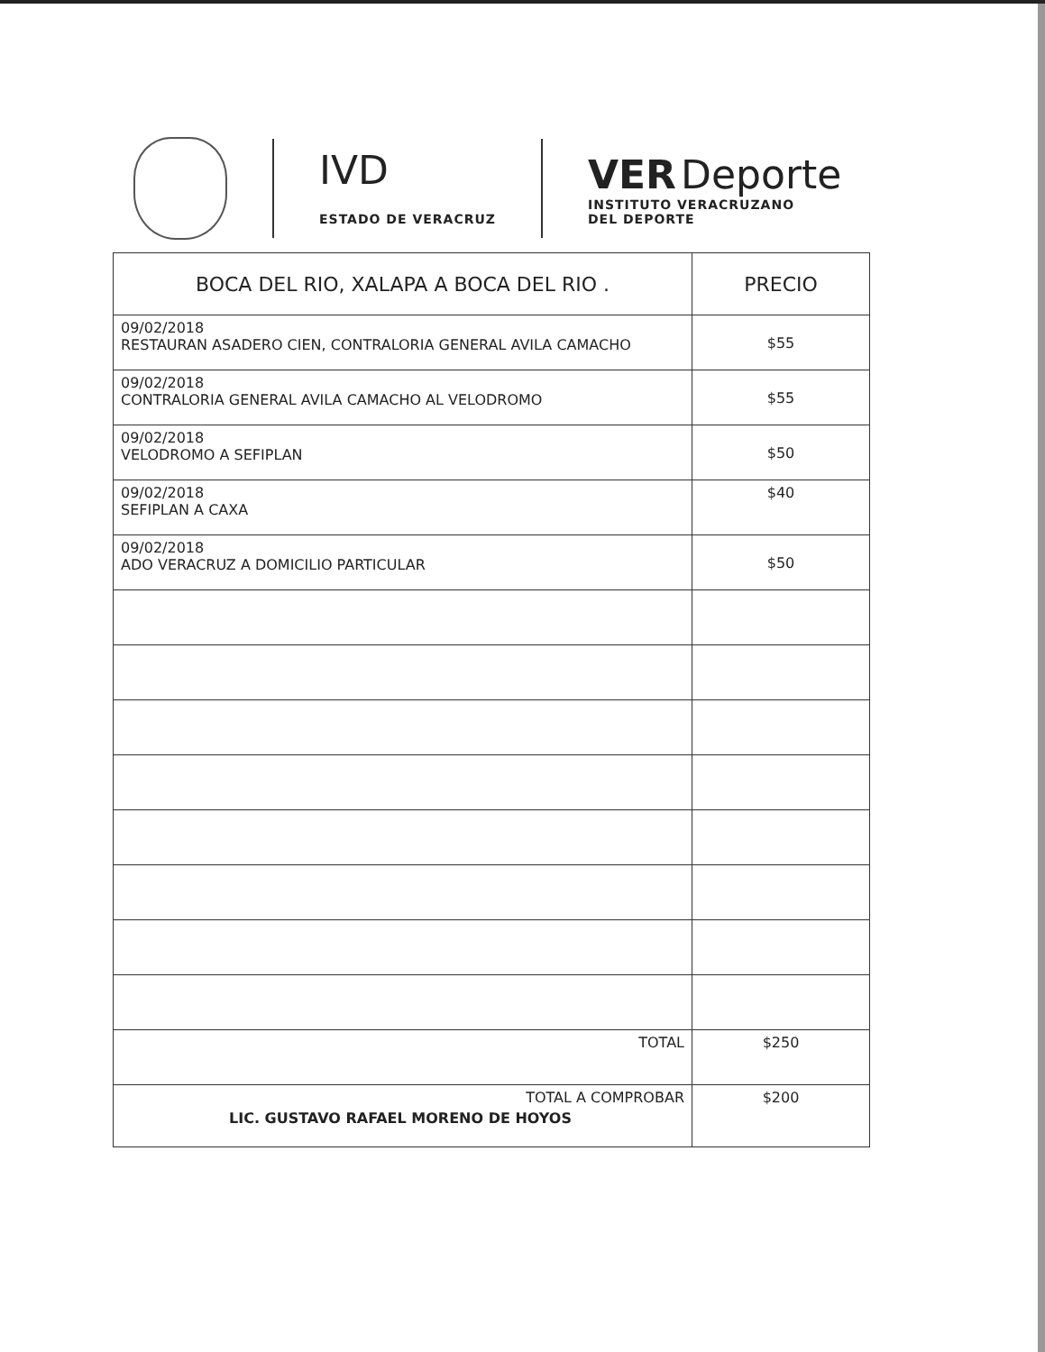IVD
ESTADO DE VERACRUZ
VER Deporte
INSTITUTO VERACRUZANO
DEL DEPORTE
| BOCA DEL RIO, XALAPA A BOCA DEL RIO . | PRECIO |
| --- | --- |
| 09/02/2018 RESTAURAN ASADERO CIEN, CONTRALORIA GENERAL AVILA CAMACHO | $55 |
| 09/02/2018 CONTRALORIA GENERAL AVILA CAMACHO AL VELODROMO | $55 |
| 09/02/2018 VELODROMO A SEFIPLAN | $50 |
| 09/02/2018 SEFIPLAN A CAXA | $40 |
| 09/02/2018 ADO VERACRUZ A DOMICILIO PARTICULAR | $50 |
| TOTAL | $250 |
| TOTAL A COMPROBAR LIC. GUSTAVO RAFAEL MORENO DE HOYOS | $200 |